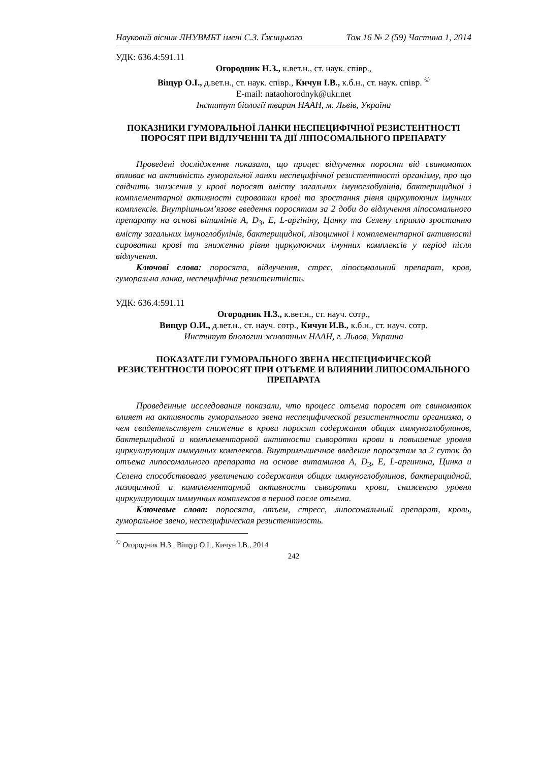Науковий вісник ЛНУВМБТ імені С.З. Ґжицького Том 16 № 2 (59) Частина 1, 2014
УДК: 636.4:591.11
Огородник Н.З., к.вет.н., ст. наук. співр.,
Віщур О.І., д.вет.н., ст. наук. співр., Кичун І.В., к.б.н., ст. наук. співр. <sup>©</sup>
E-mail: nataohorodnyk@ukr.net
Інститут біології тварин НААН, м. Львів, Україна
ПОКАЗНИКИ ГУМОРАЛЬНОЇ ЛАНКИ НЕСПЕЦИФІЧНОЇ РЕЗИСТЕНТНОСТІ ПОРОСЯТ ПРИ ВІДЛУЧЕННІ ТА ДІЇ ЛІПОСОМАЛЬНОГО ПРЕПАРАТУ
Проведені дослідження показали, що процес відлучення поросят від свиноматок впливає на активність гуморальної ланки неспецифічної резистентності організму, про що свідчить зниження у крові поросят вмісту загальних імуноглобулінів, бактерицидної і комплементарної активності сироватки крові та зростання рівня циркулюючих імунних комплексів. Внутрішньом’язове введення поросятам за 2 доби до відлучення ліпосомального препарату на основі вітамінів А, D<sub>3</sub>, Е, L-аргініну, Цинку та Селену сприяло зростанню вмісту загальних імуноглобулінів, бактерицидної, лізоцимної і комплементарної активності сироватки крові та зниженню рівня циркулюючих імунних комплексів у період після відлучення.
Ключові слова: поросята, відлучення, стрес, ліпосомальний препарат, кров, гуморальна ланка, неспецифічна резистентність.
УДК: 636.4:591.11
Огородник Н.З., к.вет.н., ст. науч. сотр.,
Вищур О.И., д.вет.н., ст. науч. сотр., Кичун И.В., к.б.н., ст. науч. сотр.
Институт биологии животных НААН, г. Львов, Украина
ПОКАЗАТЕЛИ ГУМОРАЛЬНОГО ЗВЕНА НЕСПЕЦИФИЧЕСКОЙ РЕЗИСТЕНТНОСТИ ПОРОСЯТ ПРИ ОТЪЕМЕ И ВЛИЯНИИ ЛИПОСОМАЛЬНОГО ПРЕПАРАТА
Проведенные исследования показали, что процесс отъема поросят от свиноматок влияет на активность гуморального звена неспецифической резистентности организма, о чем свидетельствует снижение в крови поросят содержания общих иммуноглобулинов, бактерицидной и комплементарной активности сыворотки крови и повышение уровня циркулирующих иммунных комплексов. Внутримышечное введение поросятам за 2 суток до отъема липосомального препарата на основе витаминов А, D<sub>3</sub>, Е, L-аргинина, Цинка и Селена способствовало увеличению содержания общих иммуноглобулинов, бактерицидной, лизоцимной и комплементарной активности сыворотки крови, снижению уровня циркулирующих иммунных комплексов в период после отъема.
Ключевые слова: поросята, отъем, стресс, липосомальный препарат, кровь, гуморальное звено, неспецифическая резистентность.
<sup>©</sup> Огородник Н.З., Віщур О.І., Кичун І.В., 2014
242